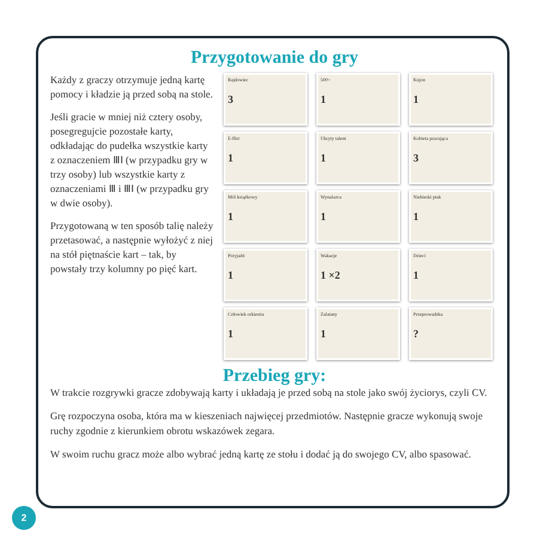Przygotowanie do gry
Każdy z graczy otrzymuje jedną kartę pomocy i kładzie ją przed sobą na stole.
Jeśli gracie w mniej niż cztery osoby, posegregujcie pozostałe karty, odkładając do pudełka wszystkie karty z oznaczeniem ⅢⅠ (w przypadku gry w trzy osoby) lub wszystkie karty z oznaczeniami Ⅲ i ⅢⅠ (w przypadku gry w dwie osoby).
Przygotowaną w ten sposób talię należy przetasować, a następnie wyłożyć z niej na stół piętnaście kart – tak, by powstały trzy kolumny po pięć kart.
Rajdowiec
3
500+
1
Kujon
1
E-flirt
1
Ukryty talent
1
Kobieta pracująca
3
Mól książkowy
1
Wynalazca
1
Niebieski ptak
1
Przyjaźń
1
Wakacje
1 ×2
Dzieci
1
Człowiek orkiestra
1
Zalatany
1
Przeprowadzka?
Przebieg gry:
W trakcie rozgrywki gracze zdobywają karty i układają je przed sobą na stole jako swój życiorys, czyli CV.
Grę rozpoczyna osoba, która ma w kieszeniach najwięcej przedmiotów. Następnie gracze wykonują swoje ruchy zgodnie z kierunkiem obrotu wskazówek zegara.
W swoim ruchu gracz może albo wybrać jedną kartę ze stołu i dodać ją do swojego CV, albo spasować.
2